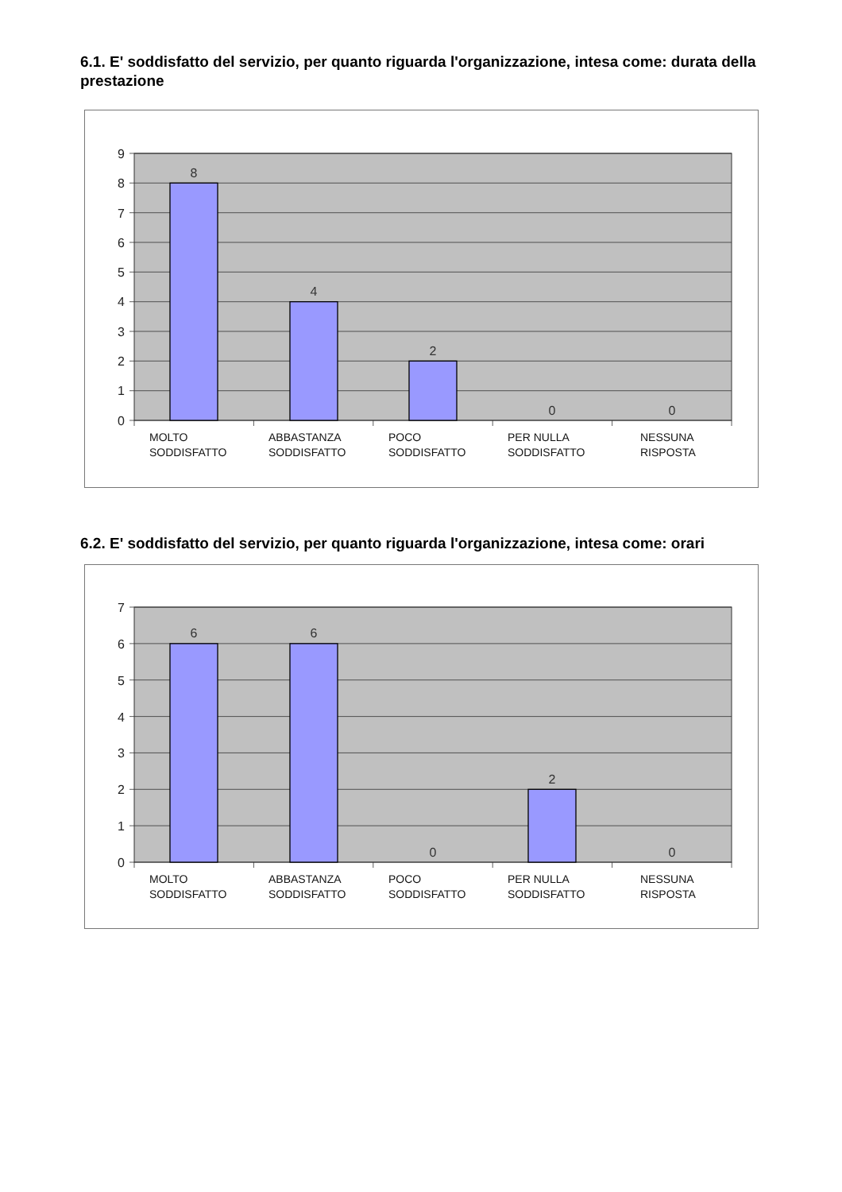6.1. E' soddisfatto del servizio, per quanto riguarda l'organizzazione, intesa come: durata della prestazione
9
8
7
6
5
4
3
2
1
0
8
4
2
0
0
MOLTO
SODDISFATTO
ABBASTANZA
SODDISFATTO
POCO
SODDISFATTO
PER NULLA
SODDISFATTO
NESSUNA
RISPOSTA
6.2. E' soddisfatto del servizio, per quanto riguarda l'organizzazione, intesa come: orari
7
6
5
4
3
2
1
0
6
6
0
2
0
MOLTO
SODDISFATTO
ABBASTANZA
SODDISFATTO
POCO
SODDISFATTO
PER NULLA
SODDISFATTO
NESSUNA
RISPOSTA